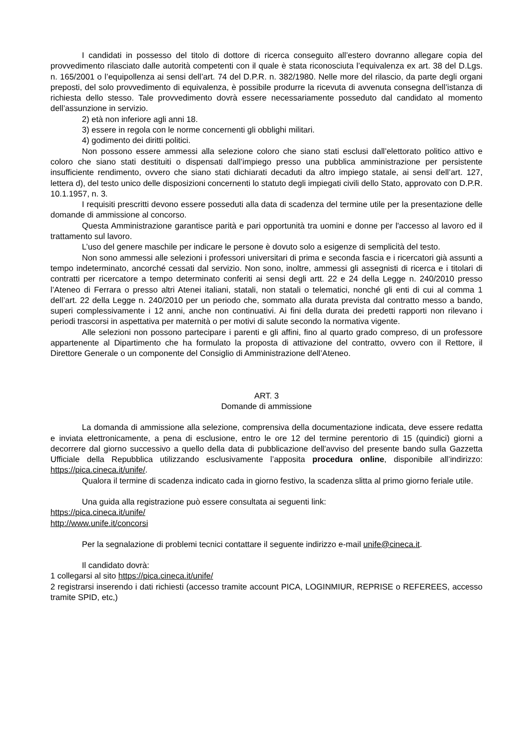I candidati in possesso del titolo di dottore di ricerca conseguito all’estero dovranno allegare copia del provvedimento rilasciato dalle autorità competenti con il quale è stata riconosciuta l’equivalenza ex art. 38 del D.Lgs. n. 165/2001 o l’equipollenza ai sensi dell’art. 74 del D.P.R. n. 382/1980. Nelle more del rilascio, da parte degli organi preposti, del solo provvedimento di equivalenza, è possibile produrre la ricevuta di avvenuta consegna dell’istanza di richiesta dello stesso. Tale provvedimento dovrà essere necessariamente posseduto dal candidato al momento dell’assunzione in servizio.
2) età non inferiore agli anni 18.
3) essere in regola con le norme concernenti gli obblighi militari.
4) godimento dei diritti politici.
Non possono essere ammessi alla selezione coloro che siano stati esclusi dall’elettorato politico attivo e coloro che siano stati destituiti o dispensati dall’impiego presso una pubblica amministrazione per persistente insufficiente rendimento, ovvero che siano stati dichiarati decaduti da altro impiego statale, ai sensi dell’art. 127, lettera d), del testo unico delle disposizioni concernenti lo statuto degli impiegati civili dello Stato, approvato con D.P.R. 10.1.1957, n. 3.
I requisiti prescritti devono essere posseduti alla data di scadenza del termine utile per la presentazione delle domande di ammissione al concorso.
Questa Amministrazione garantisce parità e pari opportunità tra uomini e donne per l'accesso al lavoro ed il trattamento sul lavoro.
L’uso del genere maschile per indicare le persone è dovuto solo a esigenze di semplicità del testo.
Non sono ammessi alle selezioni i professori universitari di prima e seconda fascia e i ricercatori già assunti a tempo indeterminato, ancorché cessati dal servizio. Non sono, inoltre, ammessi gli assegnisti di ricerca e i titolari di contratti per ricercatore a tempo determinato conferiti ai sensi degli artt. 22 e 24 della Legge n. 240/2010 presso l’Ateneo di Ferrara o presso altri Atenei italiani, statali, non statali o telematici, nonché gli enti di cui al comma 1 dell’art. 22 della Legge n. 240/2010 per un periodo che, sommato alla durata prevista dal contratto messo a bando, superi complessivamente i 12 anni, anche non continuativi. Ai fini della durata dei predetti rapporti non rilevano i periodi trascorsi in aspettativa per maternità o per motivi di salute secondo la normativa vigente.
Alle selezioni non possono partecipare i parenti e gli affini, fino al quarto grado compreso, di un professore appartenente al Dipartimento che ha formulato la proposta di attivazione del contratto, ovvero con il Rettore, il Direttore Generale o un componente del Consiglio di Amministrazione dell’Ateneo.
ART. 3
Domande di ammissione
La domanda di ammissione alla selezione, comprensiva della documentazione indicata, deve essere redatta e inviata elettronicamente, a pena di esclusione, entro le ore 12 del termine perentorio di 15 (quindici) giorni a decorrere dal giorno successivo a quello della data di pubblicazione dell'avviso del presente bando sulla Gazzetta Ufficiale della Repubblica utilizzando esclusivamente l’apposita procedura online, disponibile all’indirizzo: https://pica.cineca.it/unife/.
Qualora il termine di scadenza indicato cada in giorno festivo, la scadenza slitta al primo giorno feriale utile.
Una guida alla registrazione può essere consultata ai seguenti link:
https://pica.cineca.it/unife/
http://www.unife.it/concorsi
Per la segnalazione di problemi tecnici contattare il seguente indirizzo e-mail unife@cineca.it.
Il candidato dovrà:
1 collegarsi al sito https://pica.cineca.it/unife/
2 registrarsi inserendo i dati richiesti (accesso tramite account PICA, LOGINMIUR, REPRISE o REFEREES, accesso tramite SPID, etc,)